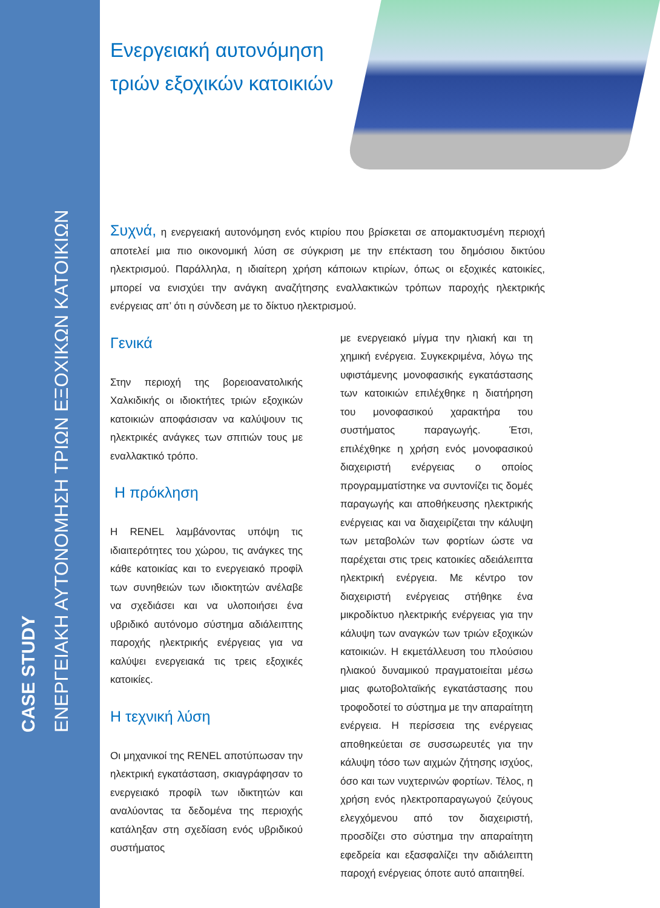CASE STUDY
ΕΝΕΡΓΕΙΑΚΗ ΑΥΤΟΝΟΜΗΣΗ ΤΡΙΩΝ ΕΞΟΧΙΚΩΝ ΚΑΤΟΙΚΙΩΝ
Ενεργειακή αυτονόμηση
τριών εξοχικών κατοικιών
Συχνά, η ενεργειακή αυτονόμηση ενός κτιρίου που βρίσκεται σε απομακτυσμένη περιοχή αποτελεί μια πιο οικονομική λύση σε σύγκριση με την επέκταση του δημόσιου δικτύου ηλεκτρισμού. Παράλληλα, η ιδιαίτερη χρήση κάποιων κτιρίων, όπως οι εξοχικές κατοικίες, μπορεί να ενισχύει την ανάγκη αναζήτησης εναλλακτικών τρόπων παροχής ηλεκτρικής ενέργειας απ’ ότι η σύνδεση με το δίκτυο ηλεκτρισμού.
Γενικά
Στην περιοχή της βορειοανατολικής Χαλκιδικής οι ιδιοκτήτες τριών εξοχικών κατοικιών αποφάσισαν να καλύψουν τις ηλεκτρικές ανάγκες των σπιτιών τους με εναλλακτικό τρόπο.
Η πρόκληση
Η RENEL λαμβάνοντας υπόψη τις ιδιαιτερότητες του χώρου, τις ανάγκες της κάθε κατοικίας και το ενεργειακό προφίλ των συνηθειών των ιδιοκτητών ανέλαβε να σχεδιάσει και να υλοποιήσει ένα υβριδικό αυτόνομο σύστημα αδιάλειπτης παροχής ηλεκτρικής ενέργειας για να καλύψει ενεργειακά τις τρεις εξοχικές κατοικίες.
Η τεχνική λύση
Οι μηχανικοί της RENEL αποτύπωσαν την ηλεκτρική εγκατάσταση, σκιαγράφησαν το ενεργειακό προφίλ των ιδικτητών και αναλύοντας τα δεδομένα της περιοχής κατάληξαν στη σχεδίαση ενός υβριδικού συστήματος
με ενεργειακό μίγμα την ηλιακή και τη χημική ενέργεια. Συγκεκριμένα, λόγω της υφιστάμενης μονοφασικής εγκατάστασης των κατοικιών επιλέχθηκε η διατήρηση του μονοφασικού χαρακτήρα του συστήματος παραγωγής. Έτσι, επιλέχθηκε η χρήση ενός μονοφασικού διαχειριστή ενέργειας ο οποίος προγραμματίστηκε να συντονίζει τις δομές παραγωγής και αποθήκευσης ηλεκτρικής ενέργειας και να διαχειρίζεται την κάλυψη των μεταβολών των φορτίων ώστε να παρέχεται στις τρεις κατοικίες αδειάλειπτα ηλεκτρική ενέργεια. Με κέντρο τον διαχειριστή ενέργειας στήθηκε ένα μικροδίκτυο ηλεκτρικής ενέργειας για την κάλυψη των αναγκών των τριών εξοχικών κατοικιών. Η εκμετάλλευση του πλούσιου ηλιακού δυναμικού πραγματοιείται μέσω μιας φωτοβολταϊκής εγκατάστασης που τροφοδοτεί το σύστημα με την απαραίτητη ενέργεια. Η περίσσεια της ενέργειας αποθηκεύεται σε συσσωρευτές για την κάλυψη τόσο των αιχμών ζήτησης ισχύος, όσο και των νυχτερινών φορτίων. Τέλος, η χρήση ενός ηλεκτροπαραγωγού ζεύγους ελεγχόμενου από τον διαχειριστή, προσδίζει στο σύστημα την απαραίτητη εφεδρεία και εξασφαλίζει την αδιάλειπτη παροχή ενέργειας όποτε αυτό απαιτηθεί.